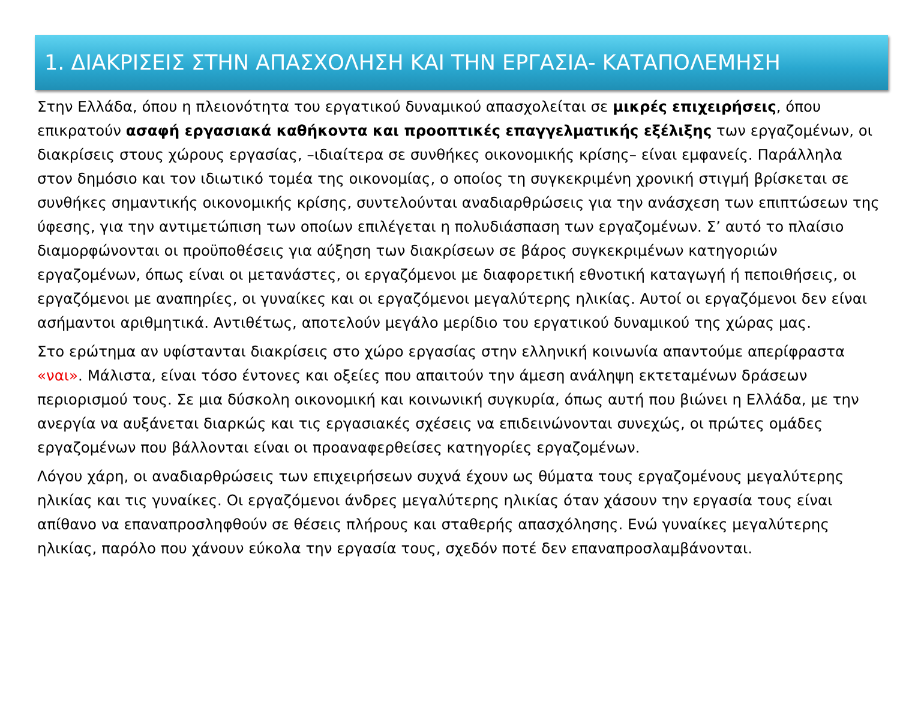1. ΔΙΑΚΡΙΣΕΙΣ ΣΤΗΝ ΑΠΑΣΧΟΛΗΣΗ ΚΑΙ ΤΗΝ ΕΡΓΑΣΙΑ- ΚΑΤΑΠΟΛΕΜΗΣΗ
Στην Ελλάδα, όπου η πλειονότητα του εργατικού δυναμικού απασχολείται σε μικρές επιχειρήσεις, όπου επικρατούν ασαφή εργασιακά καθήκοντα και προοπτικές επαγγελματικής εξέλιξης των εργαζομένων, οι διακρίσεις στους χώρους εργασίας, –ιδιαίτερα σε συνθήκες οικονομικής κρίσης– είναι εμφανείς. Παράλληλα στον δημόσιο και τον ιδιωτικό τομέα της οικονομίας, ο οποίος τη συγκεκριμένη χρονική στιγμή βρίσκεται σε συνθήκες σημαντικής οικονομικής κρίσης, συντελούνται αναδιαρθρώσεις για την ανάσχεση των επιπτώσεων της ύφεσης, για την αντιμετώπιση των οποίων επιλέγεται η πολυδιάσπαση των εργαζομένων. Σ’ αυτό το πλαίσιο διαμορφώνονται οι προϋποθέσεις για αύξηση των διακρίσεων σε βάρος συγκεκριμένων κατηγοριών εργαζομένων, όπως είναι οι μετανάστες, οι εργαζόμενοι με διαφορετική εθνοτική καταγωγή ή πεποιθήσεις, οι εργαζόμενοι με αναπηρίες, οι γυναίκες και οι εργαζόμενοι μεγαλύτερης ηλικίας. Αυτοί οι εργαζόμενοι δεν είναι ασήμαντοι αριθμητικά. Αντιθέτως, αποτελούν μεγάλο μερίδιο του εργατικού δυναμικού της χώρας μας.
Στο ερώτημα αν υφίστανται διακρίσεις στο χώρο εργασίας στην ελληνική κοινωνία απαντούμε απερίφραστα «ναι». Μάλιστα, είναι τόσο έντονες και οξείες που απαιτούν την άμεση ανάληψη εκτεταμένων δράσεων περιορισμού τους. Σε μια δύσκολη οικονομική και κοινωνική συγκυρία, όπως αυτή που βιώνει η Ελλάδα, με την ανεργία να αυξάνεται διαρκώς και τις εργασιακές σχέσεις να επιδεινώνονται συνεχώς, οι πρώτες ομάδες εργαζομένων που βάλλονται είναι οι προαναφερθείσες κατηγορίες εργαζομένων.
Λόγου χάρη, οι αναδιαρθρώσεις των επιχειρήσεων συχνά έχουν ως θύματα τους εργαζομένους μεγαλύτερης ηλικίας και τις γυναίκες. Οι εργαζόμενοι άνδρες μεγαλύτερης ηλικίας όταν χάσουν την εργασία τους είναι απίθανο να επαναπροσληφθούν σε θέσεις πλήρους και σταθερής απασχόλησης. Ενώ γυναίκες μεγαλύτερης ηλικίας, παρόλο που χάνουν εύκολα την εργασία τους, σχεδόν ποτέ δεν επαναπροσλαμβάνονται.